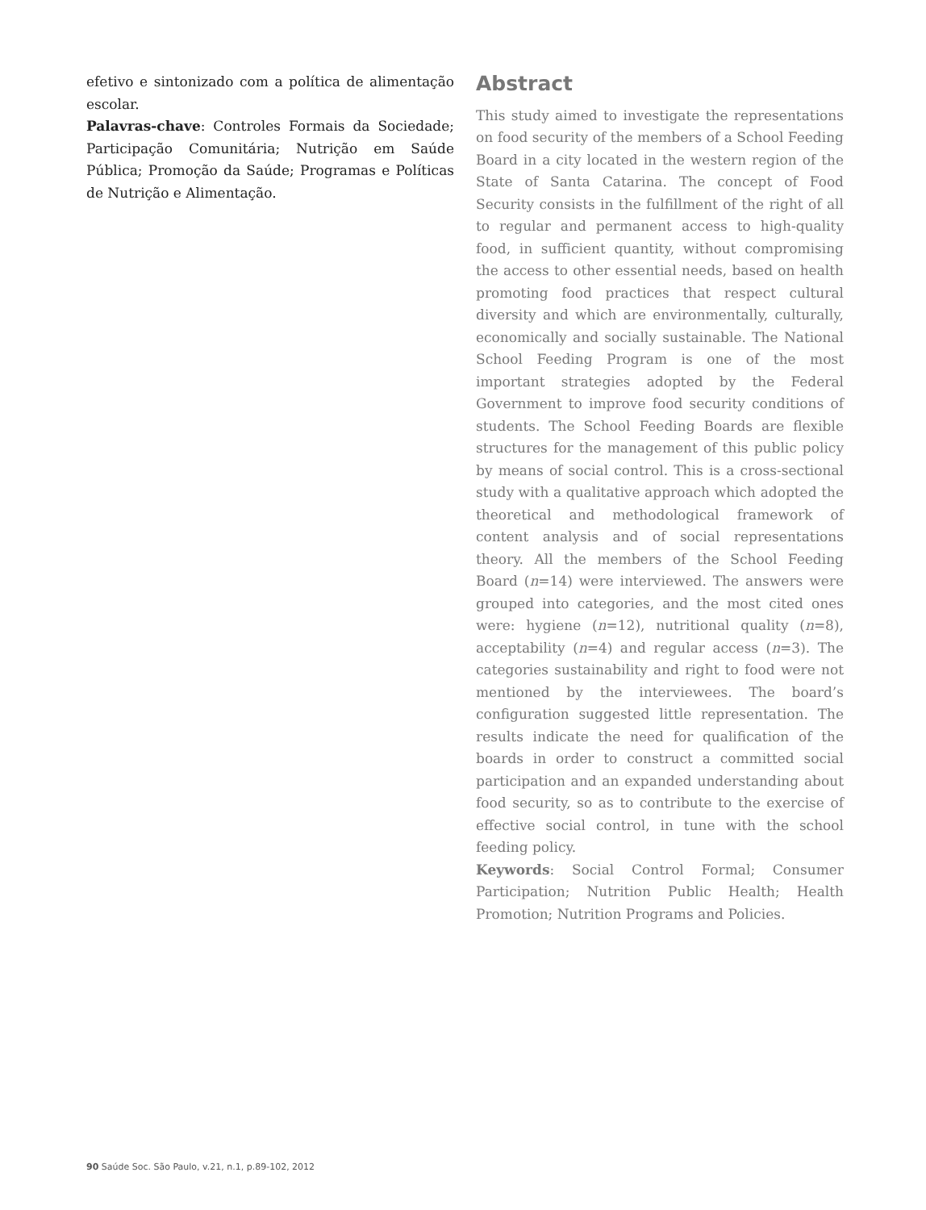efetivo e sintonizado com a política de alimentação escolar.
Palavras-chave: Controles Formais da Sociedade; Participação Comunitária; Nutrição em Saúde Pública; Promoção da Saúde; Programas e Políticas de Nutrição e Alimentação.
Abstract
This study aimed to investigate the representations on food security of the members of a School Feeding Board in a city located in the western region of the State of Santa Catarina. The concept of Food Security consists in the fulfillment of the right of all to regular and permanent access to high-quality food, in sufficient quantity, without compromising the access to other essential needs, based on health promoting food practices that respect cultural diversity and which are environmentally, culturally, economically and socially sustainable. The National School Feeding Program is one of the most important strategies adopted by the Federal Government to improve food security conditions of students. The School Feeding Boards are flexible structures for the management of this public policy by means of social control. This is a cross-sectional study with a qualitative approach which adopted the theoretical and methodological framework of content analysis and of social representations theory. All the members of the School Feeding Board (n=14) were interviewed. The answers were grouped into categories, and the most cited ones were: hygiene (n=12), nutritional quality (n=8), acceptability (n=4) and regular access (n=3). The categories sustainability and right to food were not mentioned by the interviewees. The board’s configuration suggested little representation. The results indicate the need for qualification of the boards in order to construct a committed social participation and an expanded understanding about food security, so as to contribute to the exercise of effective social control, in tune with the school feeding policy.
Keywords: Social Control Formal; Consumer Participation; Nutrition Public Health; Health Promotion; Nutrition Programs and Policies.
90 Saúde Soc. São Paulo, v.21, n.1, p.89-102, 2012